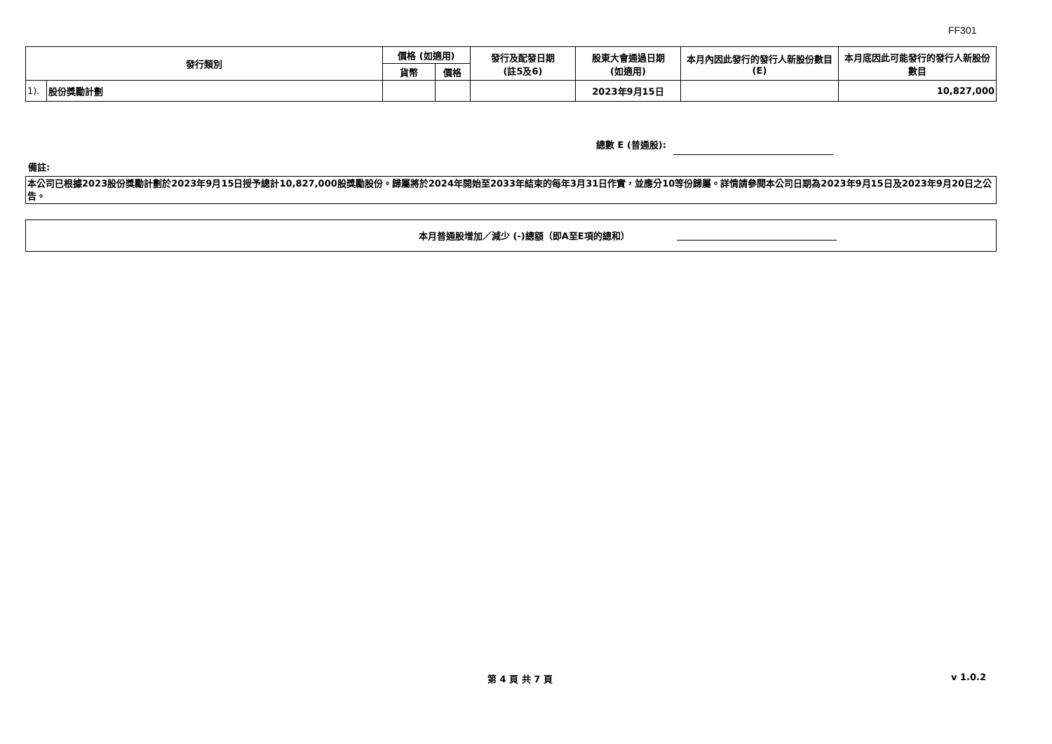FF301
| 發行類別 | | 價格 (如適用) | | 發行及配發日期 (註5及6) | 股東大會通過日期 (如適用) | 本月內因此發行的發行人新股份數目 (E) | 本月底因此可能發行的發行人新股份數目 |
| --- | --- | --- | --- | --- | --- | --- | --- |
| | | 貨幣 | 價格 | | | | |
| 1). | 股份獎勵計劃 | | | | 2023年9月15日 | | 10,827,000 |
總數 E (普通股):
備註:
本公司已根據2023股份獎勵計劃於2023年9月15日授予總計10,827,000股獎勵股份。歸屬將於2024年開始至2033年結束的每年3月31日作實，並應分10等份歸屬。詳情請參閱本公司日期為2023年9月15日及2023年9月20日之公告。
本月普通股增加／減少 (-)總額（即A至E項的總和）
第 4 頁 共 7 頁 v 1.0.2